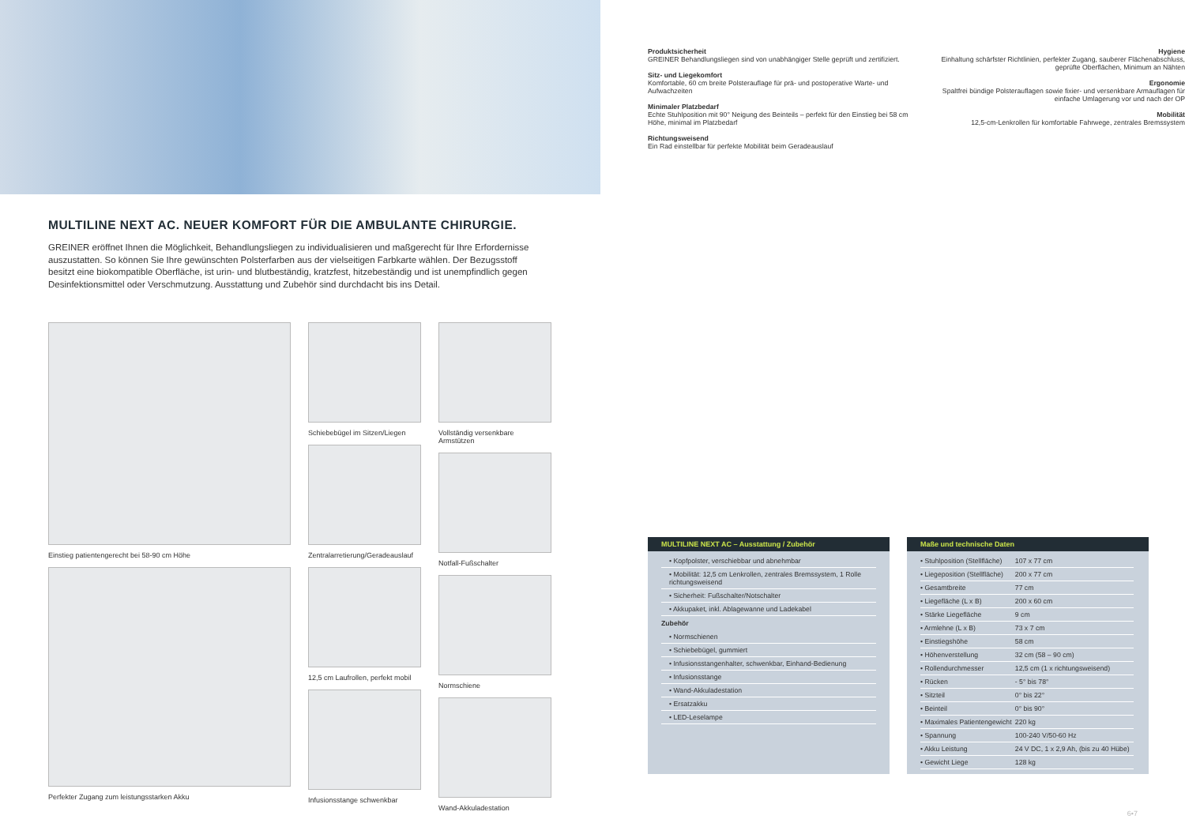MULTILINE NEXT AC. NEUER KOMFORT FÜR DIE AMBULANTE CHIRURGIE.
GREINER eröffnet Ihnen die Möglichkeit, Behandlungsliegen zu individualisieren und maßgerecht für Ihre Erfordernisse auszustatten. So können Sie Ihre gewünschten Polsterfarben aus der vielseitigen Farbkarte wählen. Der Bezugsstoff besitzt eine biokompatible Oberfläche, ist urin- und blutbeständig, kratzfest, hitzebeständig und ist unempfindlich gegen Desinfektionsmittel oder Verschmutzung. Ausstattung und Zubehör sind durchdacht bis ins Detail.
Einstieg patientengerecht bei 58-90 cm Höhe
Perfekter Zugang zum leistungsstarken Akku
Schiebebügel im Sitzen/Liegen
Zentralarretierung/Geradeauslauf
12,5 cm Laufrollen, perfekt mobil
Infusionsstange schwenkbar
Vollständig versenkbare Armstützen
Notfall-Fußschalter
Normschiene
Wand-Akkuladestation
Produktsicherheit
GREINER Behandlungsliegen sind von unabhängiger Stelle geprüft und zertifiziert.
Sitz- und Liegekomfort
Komfortable, 60 cm breite Polsterauflage für prä- und postoperative Warte- und Aufwachzeiten
Minimaler Platzbedarf
Echte Stuhlposition mit 90° Neigung des Beinteils – perfekt für den Einstieg bei 58 cm Höhe, minimal im Platzbedarf
Richtungsweisend
Ein Rad einstellbar für perfekte Mobilität beim Geradeauslauf
Hygiene
Einhaltung schärfster Richtlinien, perfekter Zugang, sauberer Flächenabschluss, geprüfte Oberflächen, Minimum an Nähten
Ergonomie
Spaltfrei bündige Polsterauflagen sowie fixier- und versenkbare Armauflagen für einfache Umlagerung vor und nach der OP
Mobilität
12,5-cm-Lenkrollen für komfortable Fahrwege, zentrales Bremssystem
MULTILINE NEXT AC – Ausstattung / Zubehör
• Kopfpolster, verschiebbar und abnehmbar
• Mobilität: 12,5 cm Lenkrollen, zentrales Bremssystem, 1 Rolle richtungsweisend
• Sicherheit: Fußschalter/Notschalter
• Akkupaket, inkl. Ablagewanne und Ladekabel
Zubehör
• Normschienen
• Schiebebügel, gummiert
• Infusionsstangenhalter, schwenkbar, Einhand-Bedienung
• Infusionsstange
• Wand-Akkuladestation
• Ersatzakku
• LED-Leselampe
Maße und technische Daten
| • Stuhlposition (Stellfläche) | 107 x 77 cm |
| • Liegeposition (Stellfläche) | 200 x 77 cm |
| • Gesamtbreite | 77 cm |
| • Liegefläche (L x B) | 200 x 60 cm |
| • Stärke Liegefläche | 9 cm |
| • Armlehne (L x B) | 73 x 7 cm |
| • Einstiegshöhe | 58 cm |
| • Höhenverstellung | 32 cm (58 – 90 cm) |
| • Rollendurchmesser | 12,5 cm (1 x richtungsweisend) |
| • Rücken | - 5° bis 78° |
| • Sitzteil | 0° bis 22° |
| • Beinteil | 0° bis 90° |
| • Maximales Patientengewicht | 220 kg |
| • Spannung | 100-240 V/50-60 Hz |
| • Akku Leistung | 24 V DC, 1 x 2,9 Ah, (bis zu 40 Hübe) |
| • Gewicht Liege | 128 kg |
6•7